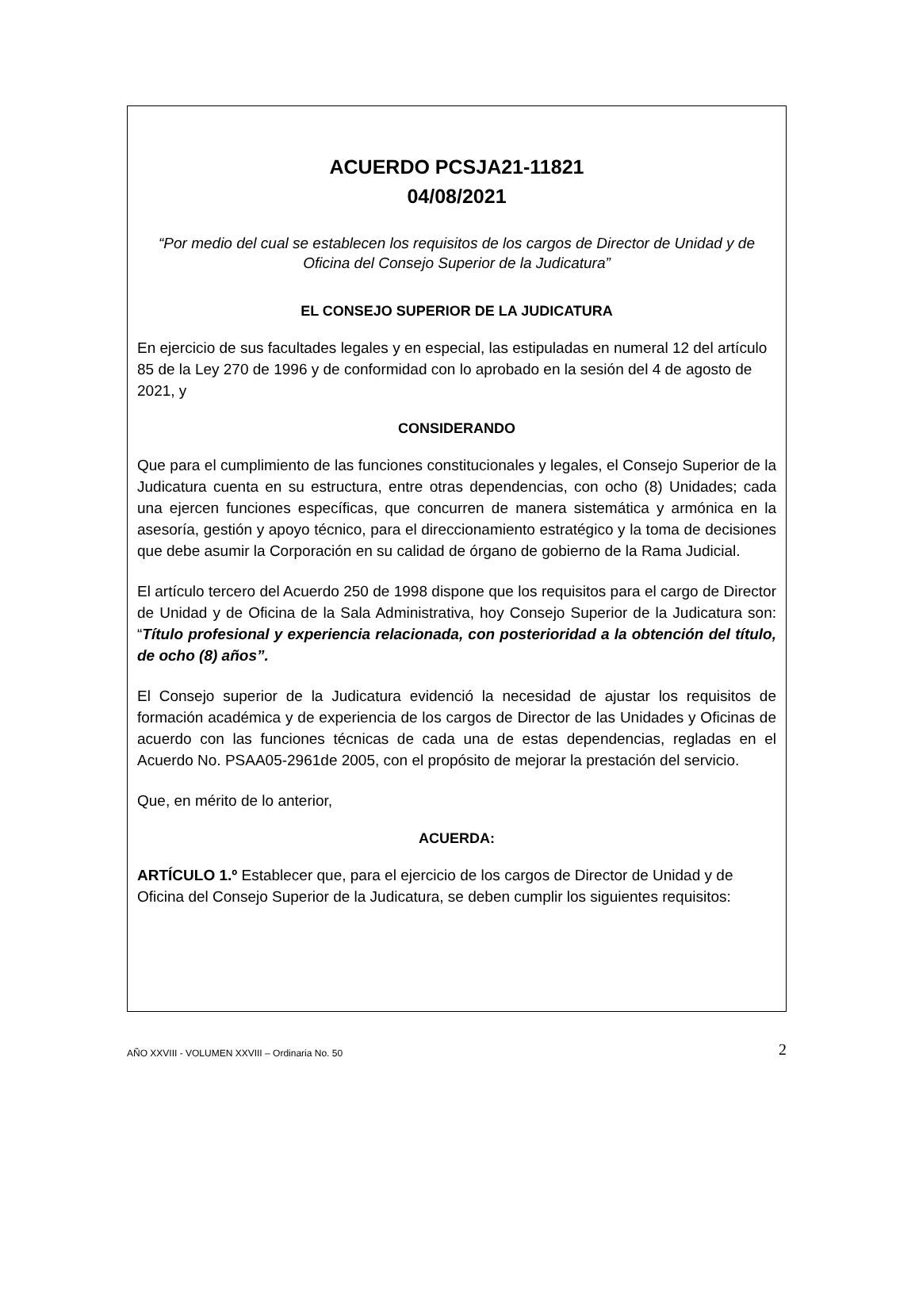ACUERDO PCSJA21-11821
04/08/2021
“Por medio del cual se establecen los requisitos de los cargos de Director de Unidad y de Oficina del Consejo Superior de la Judicatura”
EL CONSEJO SUPERIOR DE LA JUDICATURA
En ejercicio de sus facultades legales y en especial, las estipuladas en numeral 12 del artículo 85 de la Ley 270 de 1996 y de conformidad con lo aprobado en la sesión del 4 de agosto de 2021, y
CONSIDERANDO
Que para el cumplimiento de las funciones constitucionales y legales, el Consejo Superior de la Judicatura cuenta en su estructura, entre otras dependencias, con ocho (8) Unidades; cada una ejercen funciones específicas, que concurren de manera sistemática y armónica en la asesoría, gestión y apoyo técnico, para el direccionamiento estratégico y la toma de decisiones que debe asumir la Corporación en su calidad de órgano de gobierno de la Rama Judicial.
El artículo tercero del Acuerdo 250 de 1998 dispone que los requisitos para el cargo de Director de Unidad y de Oficina de la Sala Administrativa, hoy Consejo Superior de la Judicatura son: “Título profesional y experiencia relacionada, con posterioridad a la obtención del título, de ocho (8) años”.
El Consejo superior de la Judicatura evidenció la necesidad de ajustar los requisitos de formación académica y de experiencia de los cargos de Director de las Unidades y Oficinas de acuerdo con las funciones técnicas de cada una de estas dependencias, regladas en el Acuerdo No. PSAA05-2961de 2005, con el propósito de mejorar la prestación del servicio.
Que, en mérito de lo anterior,
ACUERDA:
ARTÍCULO 1.º Establecer que, para el ejercicio de los cargos de Director de Unidad y de Oficina del Consejo Superior de la Judicatura, se deben cumplir los siguientes requisitos:
AÑO XXVIII - VOLUMEN XXVIII – Ordinaria No. 50 2